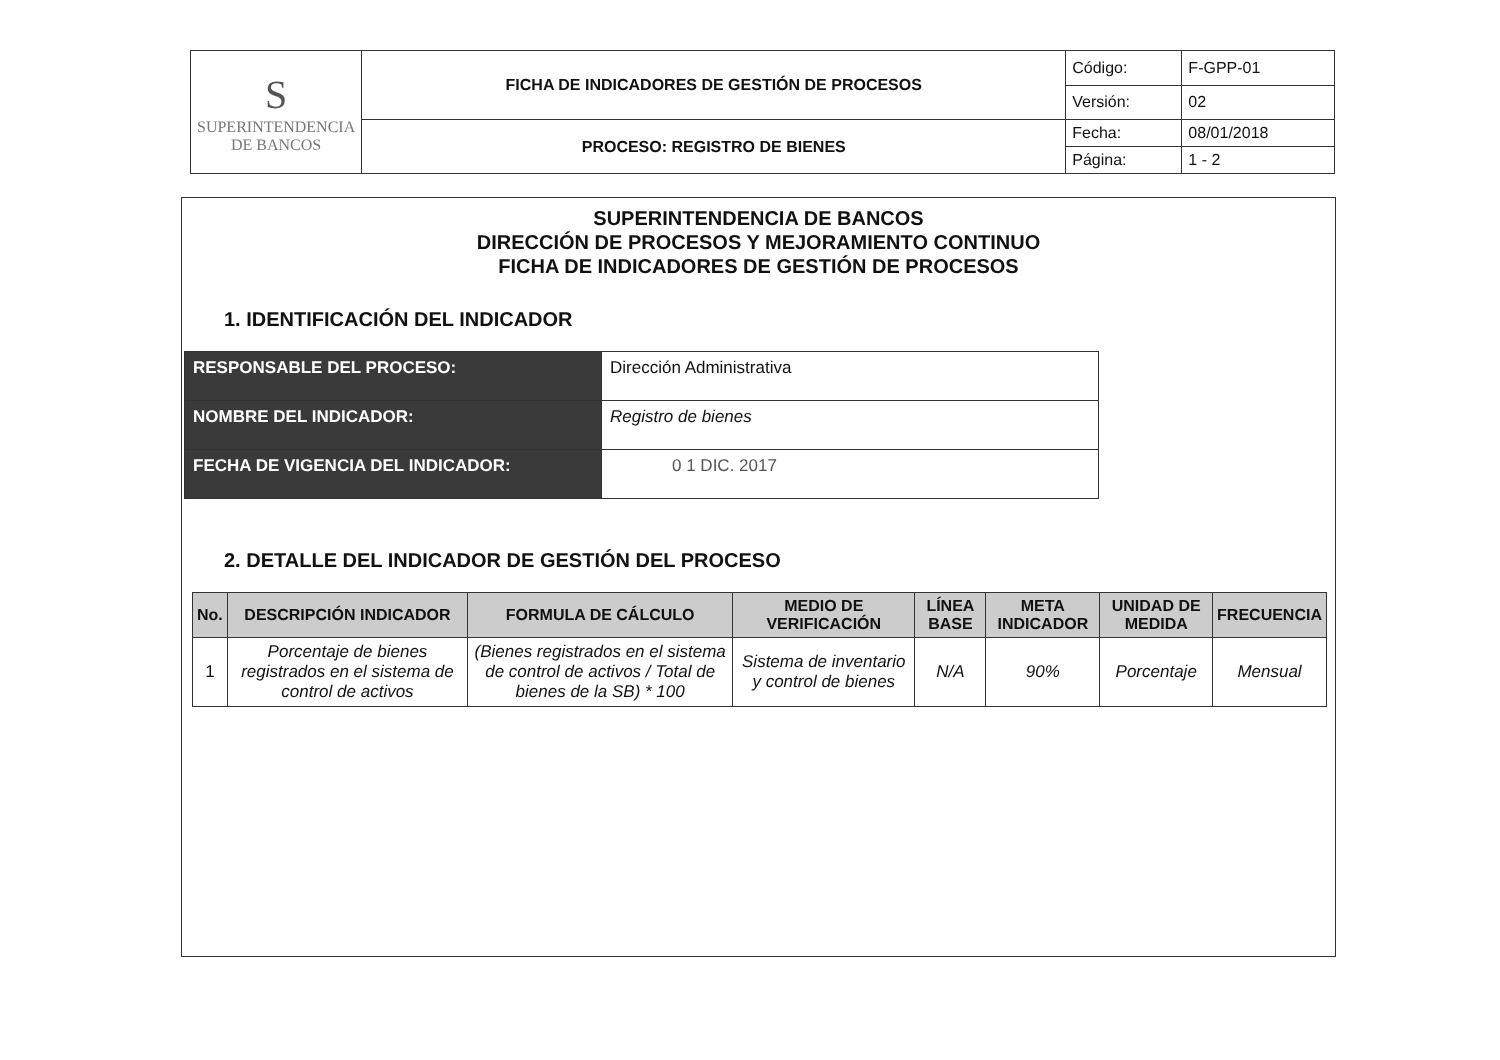| S SUPERINTENDENCIA DE BANCOS | FICHA DE INDICADORES DE GESTIÓN DE PROCESOS | Código: | F-GPP-01 |
| | | Versión: | 02 |
| | PROCESO: REGISTRO DE BIENES | Fecha: | 08/01/2018 |
| | | Página: | 1 - 2 |
SUPERINTENDENCIA DE BANCOS
DIRECCIÓN DE PROCESOS Y MEJORAMIENTO CONTINUO
FICHA DE INDICADORES DE GESTIÓN DE PROCESOS
1. IDENTIFICACIÓN DEL INDICADOR
| RESPONSABLE DEL PROCESO: | Dirección Administrativa |
| NOMBRE DEL INDICADOR: | Registro de bienes |
| FECHA DE VIGENCIA DEL INDICADOR: | 0 1 DIC. 2017 |
2. DETALLE DEL INDICADOR DE GESTIÓN DEL PROCESO
| No. | DESCRIPCIÓN INDICADOR | FORMULA DE CÁLCULO | MEDIO DE VERIFICACIÓN | LÍNEA BASE | META INDICADOR | UNIDAD DE MEDIDA | FRECUENCIA |
| --- | --- | --- | --- | --- | --- | --- | --- |
| 1 | Porcentaje de bienes registrados en el sistema de control de activos | (Bienes registrados en el sistema de control de activos / Total de bienes de la SB) * 100 | Sistema de inventario y control de bienes | N/A | 90% | Porcentaje | Mensual |